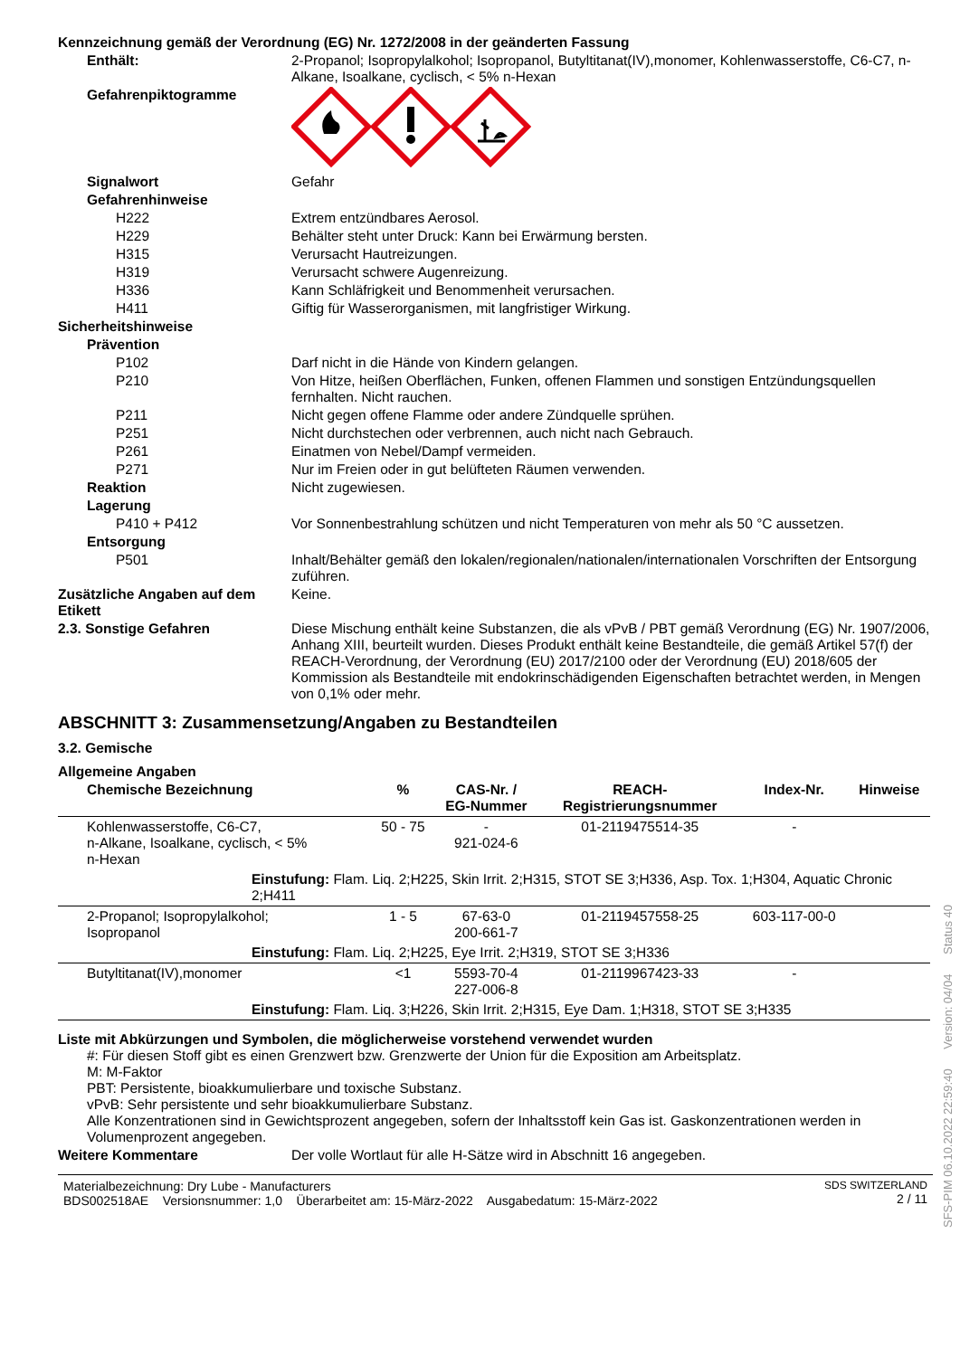Kennzeichnung gemäß der Verordnung (EG) Nr. 1272/2008 in der geänderten Fassung
Enthält: 2-Propanol; Isopropylalkohol; Isopropanol, Butyltitanat(IV),monomer, Kohlenwasserstoffe, C6-C7, n-Alkane, Isoalkane, cyclisch, < 5% n-Hexan
Gefahrenpiktogramme
Signalwort Gefahr
Gefahrenhinweise
H222 Extrem entzündbares Aerosol.
H229 Behälter steht unter Druck: Kann bei Erwärmung bersten.
H315 Verursacht Hautreizungen.
H319 Verursacht schwere Augenreizung.
H336 Kann Schläfrigkeit und Benommenheit verursachen.
H411 Giftig für Wasserorganismen, mit langfristiger Wirkung.
Sicherheitshinweise
Prävention
P102 Darf nicht in die Hände von Kindern gelangen.
P210 Von Hitze, heißen Oberflächen, Funken, offenen Flammen und sonstigen Entzündungsquellen fernhalten. Nicht rauchen.
P211 Nicht gegen offene Flamme oder andere Zündquelle sprühen.
P251 Nicht durchstechen oder verbrennen, auch nicht nach Gebrauch.
P261 Einatmen von Nebel/Dampf vermeiden.
P271 Nur im Freien oder in gut belüfteten Räumen verwenden.
Reaktion Nicht zugewiesen.
Lagerung
P410 + P412 Vor Sonnenbestrahlung schützen und nicht Temperaturen von mehr als 50 °C aussetzen.
Entsorgung
P501 Inhalt/Behälter gemäß den lokalen/regionalen/nationalen/internationalen Vorschriften der Entsorgung zuführen.
Zusätzliche Angaben auf dem Etikett
Keine.
2.3. Sonstige Gefahren Diese Mischung enthält keine Substanzen, die als vPvB / PBT gemäß Verordnung (EG) Nr. 1907/2006, Anhang XIII, beurteilt wurden. Dieses Produkt enthält keine Bestandteile, die gemäß Artikel 57(f) der REACH-Verordnung, der Verordnung (EU) 2017/2100 oder der Verordnung (EU) 2018/605 der Kommission als Bestandteile mit endokrinschädigenden Eigenschaften betrachtet werden, in Mengen von 0,1% oder mehr.
ABSCHNITT 3: Zusammensetzung/Angaben zu Bestandteilen
3.2. Gemische
Allgemeine Angaben
| Chemische Bezeichnung | % | CAS-Nr. / EG-Nummer | REACH- Registrierungsnummer | Index-Nr. | Hinweise |
| --- | --- | --- | --- | --- | --- |
| Kohlenwasserstoffe, C6-C7, n-Alkane, Isoalkane, cyclisch, < 5% n-Hexan | 50 - 75 | - 921-024-6 | 01-2119475514-35 | - | |
| Einstufung: Flam. Liq. 2;H225, Skin Irrit. 2;H315, STOT SE 3;H336, Asp. Tox. 1;H304, Aquatic Chronic 2;H411 | | | | | |
| 2-Propanol; Isopropylalkohol; Isopropanol | 1 - 5 | 67-63-0 200-661-7 | 01-2119457558-25 | 603-117-00-0 | |
| Einstufung: Flam. Liq. 2;H225, Eye Irrit. 2;H319, STOT SE 3;H336 | | | | | |
| Butyltitanat(IV),monomer | <1 | 5593-70-4 227-006-8 | 01-2119967423-33 | - | |
| Einstufung: Flam. Liq. 3;H226, Skin Irrit. 2;H315, Eye Dam. 1;H318, STOT SE 3;H335 | | | | | |
Liste mit Abkürzungen und Symbolen, die möglicherweise vorstehend verwendet wurden
#: Für diesen Stoff gibt es einen Grenzwert bzw. Grenzwerte der Union für die Exposition am Arbeitsplatz.
M: M-Faktor
PBT: Persistente, bioakkumulierbare und toxische Substanz.
vPvB: Sehr persistente und sehr bioakkumulierbare Substanz.
Alle Konzentrationen sind in Gewichtsprozent angegeben, sofern der Inhaltsstoff kein Gas ist. Gaskonzentrationen werden in Volumenprozent angegeben.
Weitere Kommentare Der volle Wortlaut für alle H-Sätze wird in Abschnitt 16 angegeben.
Materialbezeichnung: Dry Lube - Manufacturers
BDS002518AE Versionsnummer: 1,0 Überarbeitet am: 15-März-2022 Ausgabedatum: 15-März-2022
SDS SWITZERLAND
2 / 11
SFS-PIM 06.10.2022 22:59:40 Version: 04/04 Status 40